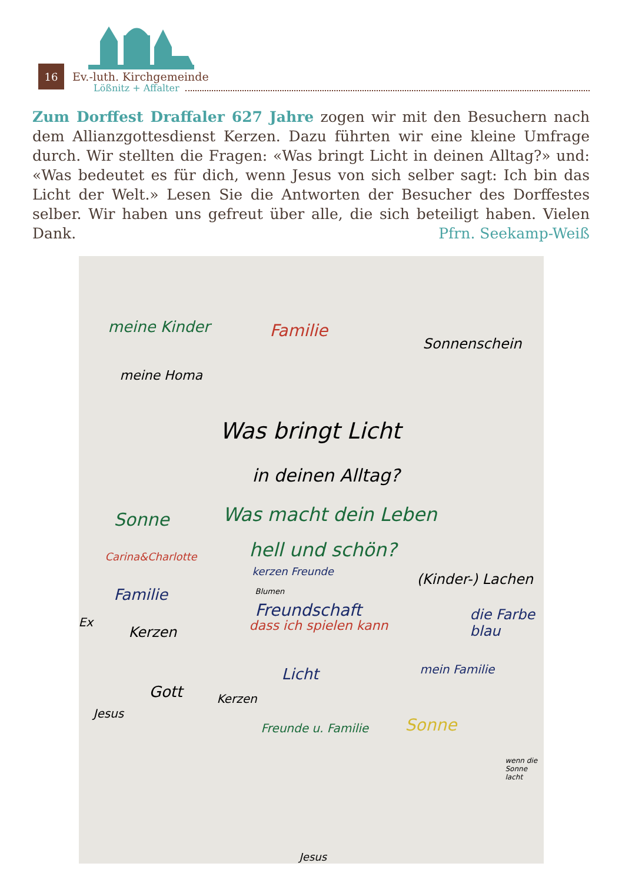16
Ev.-luth. Kirchgemeinde
Lößnitz + Affalter
Zum Dorffest Draffaler 627 Jahre zogen wir mit den Besuchern nach dem Allianzgottesdienst Kerzen. Dazu führten wir eine kleine Umfrage durch. Wir stellten die Fragen: «Was bringt Licht in deinen Alltag?» und: «Was bedeutet es für dich, wenn Jesus von sich selber sagt: Ich bin das Licht der Welt.» Lesen Sie die Antworten der Besucher des Dorffestes selber. Wir haben uns gefreut über alle, die sich beteiligt haben. Vielen Dank. Pfrn. Seekamp-Weiß
meine Kinder Familie
Sonnenschein
meine Homa
Was bringt Licht
in deinen Alltag?
Sonne Was macht dein Leben
hell und schön?
Carina&Charlotte
kerzen Freunde (Kinder-) Lachen
Familie Blumen
Freundschaft
Ex
Kerzen dass ich spielen kann
die Farbe blau
Licht mein Familie
Gott Kerzen
Jesus
Freunde u. Familie Sonne
wenn die Sonne lacht
Jesus